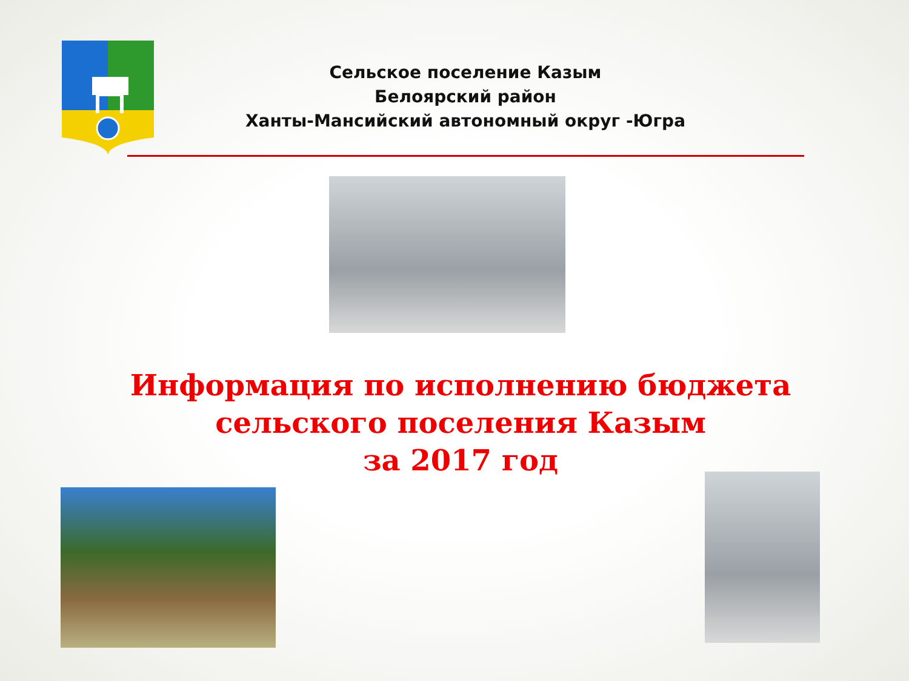Сельское поселение Казым
Белоярский район
Ханты-Мансийский автономный округ -Югра
Информация по исполнению бюджета
сельского поселения Казым
за 2017 год